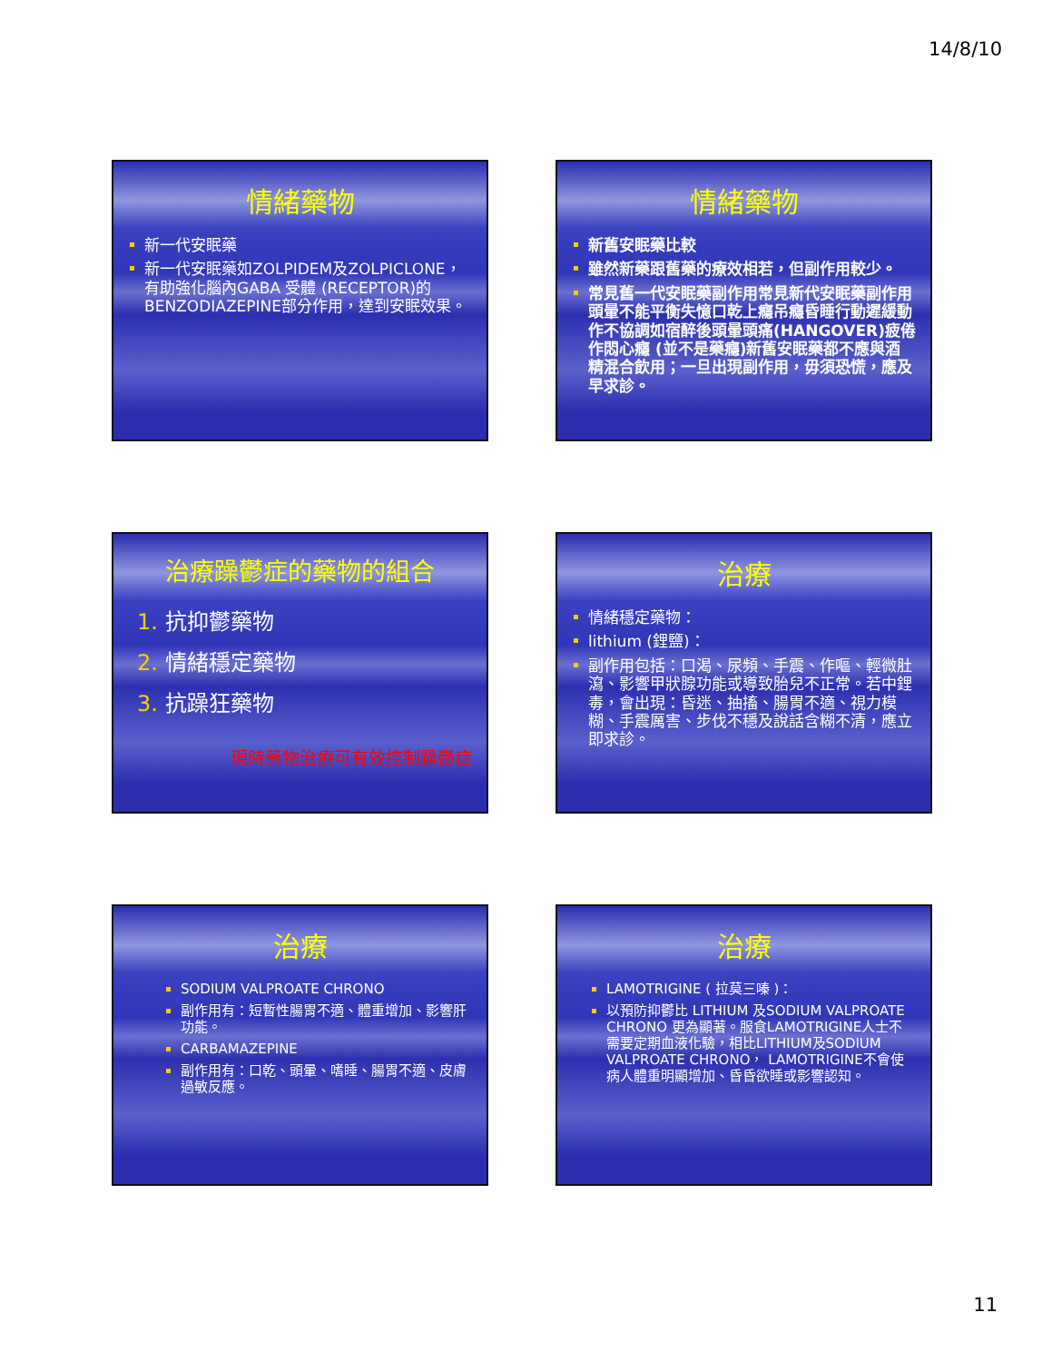14/8/10
情緒藥物
新一代安眠藥
新一代安眠藥如ZOLPIDEM及ZOLPICLONE，有助強化腦內GABA 受體 (RECEPTOR)的BENZODIAZEPINE部分作用，達到安眠效果。
情緒藥物
新舊安眠藥比較
雖然新藥跟舊藥的療效相若，但副作用較少。
常見舊一代安眠藥副作用常見新代安眠藥副作用頭暈不能平衡失憶口乾上癮吊癮昏睡行動遲緩動作不協調如宿醉後頭暈頭痛(HANGOVER)疲倦作悶心癮 (並不是藥癮)新舊安眠藥都不應與酒精混合飲用；一旦出現副作用，毋須恐慌，應及早求診。
治療躁鬱症的藥物的組合
1. 抗抑鬱藥物
2. 情緒穩定藥物
3. 抗躁狂藥物
現時藥物治療可有效控制躁鬱症
治療
情緒穩定藥物：
lithium (鋰鹽)：
副作用包括：口渴、尿頻、手震、作嘔、輕微肚瀉、影響甲狀腺功能或導致胎兒不正常。若中鋰毒，會出現：昏迷、抽搐、腸胃不適、視力模糊、手震厲害、步伐不穩及說話含糊不清，應立即求診。
治療
SODIUM VALPROATE CHRONO
副作用有：短暫性腸胃不適、體重增加、影響肝功能。
CARBAMAZEPINE
副作用有：口乾、頭暈、嗜睡、腸胃不適、皮膚過敏反應。
治療
LAMOTRIGINE ( 拉莫三嗪 )：
以預防抑鬱比 LITHIUM 及SODIUM VALPROATE CHRONO 更為顯著。服食LAMOTRIGINE人士不需要定期血液化驗，相比LITHIUM及SODIUM VALPROATE CHRONO， LAMOTRIGINE不會使病人體重明顯增加、昏昏欲睡或影響認知。
11